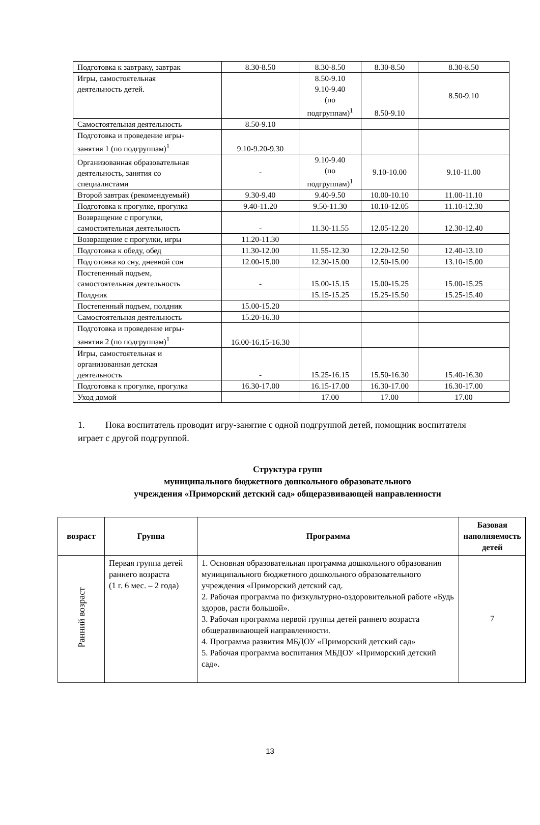| Подготовка к завтраку, завтрак | 8.30-8.50 | 8.30-8.50 | 8.30-8.50 | 8.30-8.50 |
| Игры, самостоятельная деятельность детей. | | 8.50-9.10 9.10-9.40 (по подгруппам)<sup>1</sup> | 8.50-9.10 | 8.50-9.10 |
| Самостоятельная деятельность | 8.50-9.10 | | | |
| Подготовка и проведение игры- занятия 1 (по подгруппам)<sup>1</sup> | 9.10-9.20-9.30 | | | |
| Организованная образовательная деятельность, занятия со специалистами | - | 9.10-9.40 (по подгруппам)<sup>1</sup> | 9.10-10.00 | 9.10-11.00 |
| Второй завтрак (рекомендуемый) | 9.30-9.40 | 9.40-9.50 | 10.00-10.10 | 11.00-11.10 |
| Подготовка к прогулке, прогулка | 9.40-11.20 | 9.50-11.30 | 10.10-12.05 | 11.10-12.30 |
| Возвращение с прогулки, самостоятельная деятельность | - | 11.30-11.55 | 12.05-12.20 | 12.30-12.40 |
| Возвращение с прогулки, игры | 11.20-11.30 | | | |
| Подготовка к обеду, обед | 11.30-12.00 | 11.55-12.30 | 12.20-12.50 | 12.40-13.10 |
| Подготовка ко сну, дневной сон | 12.00-15.00 | 12.30-15.00 | 12.50-15.00 | 13.10-15.00 |
| Постепенный подъем, самостоятельная деятельность | - | 15.00-15.15 | 15.00-15.25 | 15.00-15.25 |
| Полдник | | 15.15-15.25 | 15.25-15.50 | 15.25-15.40 |
| Постепенный подъем, полдник | 15.00-15.20 | | | |
| Самостоятельная деятельность | 15.20-16.30 | | | |
| Подготовка и проведение игры- занятия 2 (по подгруппам)<sup>1</sup> | 16.00-16.15-16.30 | | | |
| Игры, самостоятельная и организованная детская деятельность | - | 15.25-16.15 | 15.50-16.30 | 15.40-16.30 |
| Подготовка к прогулке, прогулка | 16.30-17.00 | 16.15-17.00 | 16.30-17.00 | 16.30-17.00 |
| Уход домой | | 17.00 | 17.00 | 17.00 |
1. Пока воспитатель проводит игру-занятие с одной подгруппой детей, помощник воспитателя играет с другой подгруппой.
Структура групп
муниципального бюджетного дошкольного образовательного
учреждения «Приморский детский сад» общеразвивающей направленности
| возраст | Группа | Программа | Базовая наполняемость детей |
| --- | --- | --- | --- |
| Ранний возраст | Первая группа детей раннего возраста (1 г. 6 мес. – 2 года) | 1. Основная образовательная программа дошкольного образования муниципального бюджетного дошкольного образовательного учреждения «Приморский детский сад. 2. Рабочая программа по физкультурно-оздоровительной работе «Будь здоров, расти большой». 3. Рабочая программа первой группы детей раннего возраста общеразвивающей направленности. 4. Программа развития МБДОУ «Приморский детский сад» 5. Рабочая программа воспитания МБДОУ «Приморский детский сад». | 7 |
13